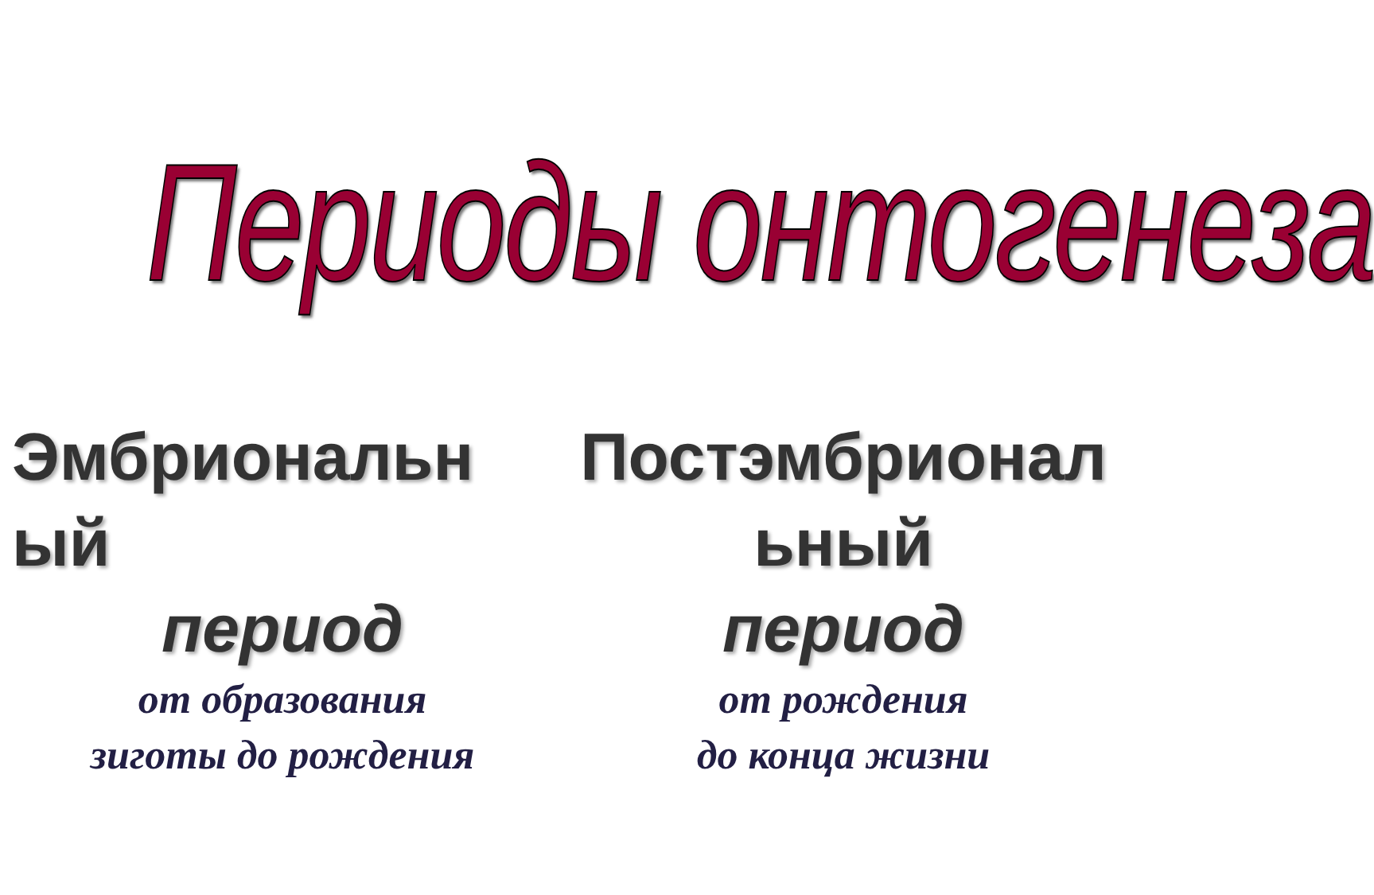Периоды онтогенеза
Эмбриональн
ый
период
от образования
зиготы до рождения
Постэмбрионал
ьный
период
от рождения
до конца жизни